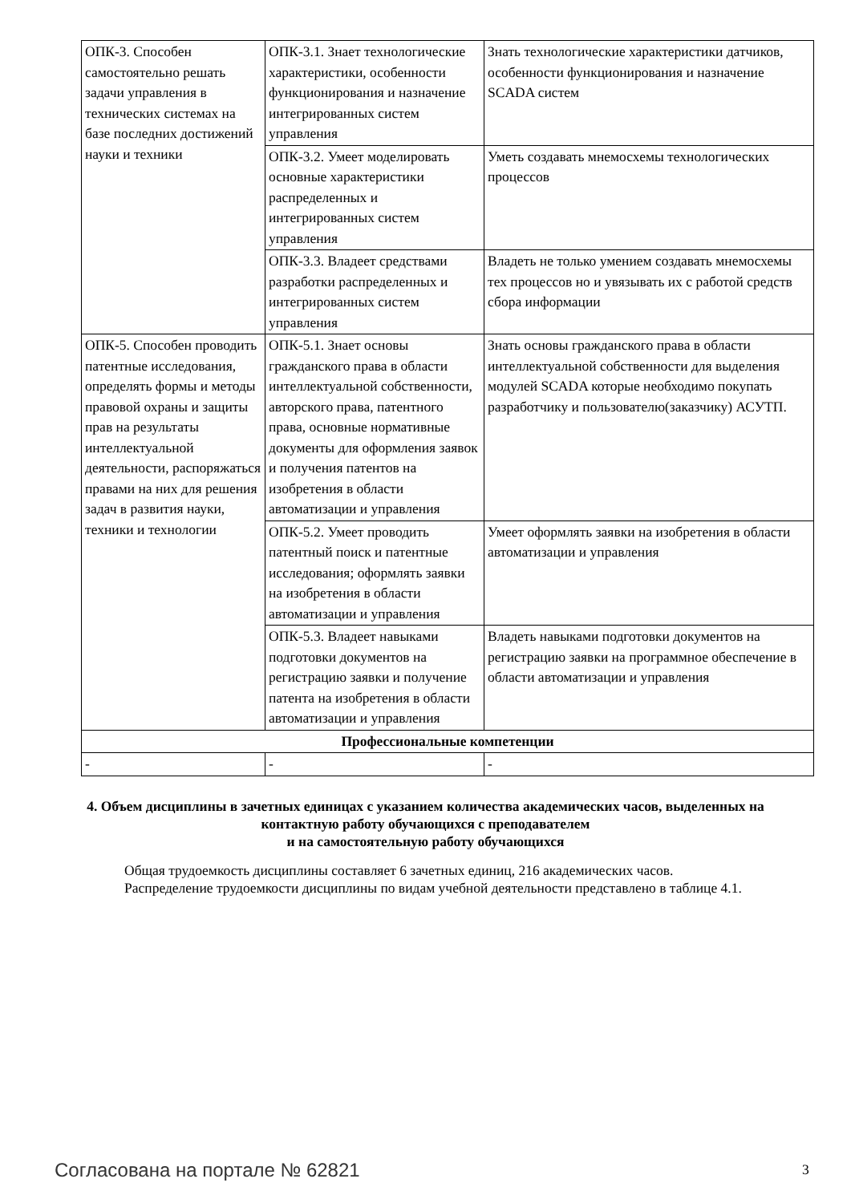| ОПК-3. Способен самостоятельно решать задачи управления в технических системах на базе последних достижений науки и техники | ОПК-3.1. Знает технологические характеристики, особенности функционирования и назначение интегрированных систем управления | Знать технологические характеристики датчиков, особенности функционирования и назначение SCADA систем |
| | ОПК-3.2. Умеет моделировать основные характеристики распределенных и интегрированных систем управления | Уметь создавать мнемосхемы технологических процессов |
| | ОПК-3.3. Владеет средствами разработки распределенных и интегрированных систем управления | Владеть не только умением создавать мнемосхемы тех процессов но и увязывать их с работой средств сбора информации |
| ОПК-5. Способен проводить патентные исследования, определять формы и методы правовой охраны и защиты прав на результаты интеллектуальной деятельности, распоряжаться правами на них для решения задач в развития науки, техники и технологии | ОПК-5.1. Знает основы гражданского права в области интеллектуальной собственности, авторского права, патентного права, основные нормативные документы для оформления заявок и получения патентов на изобретения в области автоматизации и управления | Знать основы гражданского права в области интеллектуальной собственности для выделения модулей SCADA которые необходимо покупать разработчику и пользователю(заказчику) АСУТП. |
| | ОПК-5.2. Умеет проводить патентный поиск и патентные исследования; оформлять заявки на изобретения в области автоматизации и управления | Умеет оформлять заявки на изобретения в области автоматизации и управления |
| | ОПК-5.3. Владеет навыками подготовки документов на регистрацию заявки и получение патента на изобретения в области автоматизации и управления | Владеть навыками подготовки документов на регистрацию заявки на программное обеспечение в области автоматизации и управления |
| Профессиональные компетенции | | |
| - | - | - |
4. Объем дисциплины в зачетных единицах с указанием количества академических часов, выделенных на контактную работу обучающихся с преподавателем
и на самостоятельную работу обучающихся
Общая трудоемкость дисциплины составляет 6 зачетных единиц, 216 академических часов.
Распределение трудоемкости дисциплины по видам учебной деятельности представлено в таблице 4.1.
Согласована на портале № 62821 3